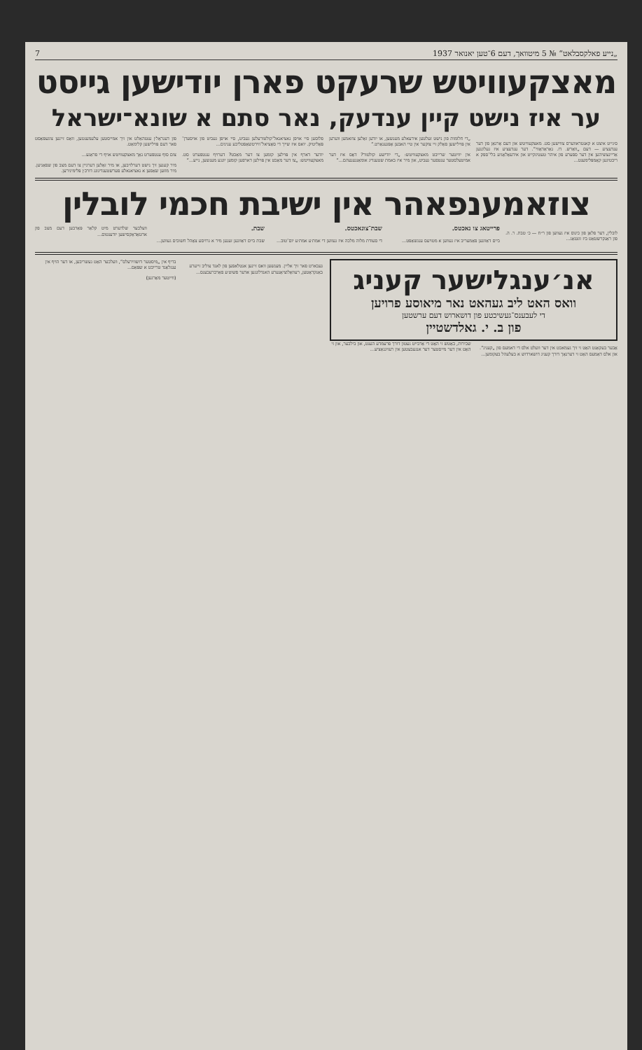„נייע פאלקסבלאט“ № 5 מיטוואך, דעם 6־טען יאנואר 1937 7
מאצקעוויטש שרעקט פארן יודישען גייסט
ער איז נישט קיין ענדעק, נאר סתם א שונא־ישראל
ס׳גייט איצט א קאנטראווערס צווישען סט. מאצקעוויטש און דעם אָרגאַן פון דער ענדעציע — דעם „וואַרש. דז. נאַראַדאָווי“. דער ענדעציע איז געלונגען אַריינצוציהען אין דער ספערע פון איהר טעטיגקייט און אידעאָלאָגיע בלי־ספק א ריכטיגען קאָמפּלימענט...
„די חלומות פון נישט זעלטען אידעאלע מענשען, או יודען זאָלען צוזאמען ווערען אין פּוילישען פאָלק זיי צוקער אין טיי האבען אַפּגענאַרט.“
אין יוויטער שרייבט מאצקעוויטש: „די יודישע קולטור? דאָס איז דער אמיטעלסטער ענטפער געביט, און מיר איז באמת שטענדיג אומאַנגענעהם...“
פלוסען סיי אויפן נאציאנאל־קולטורעלען געביט, סיי אויפן געביט פון אויסערן־פּאָליטיק. יואס איז שייך די סאָציאל־ווירטשאַפטליכע ענינים...
יודער דארף אין פּוילען קומען צו דער מאַכט? דערויף ענטפערט סט. מאצקעוויטש: „צו דער מאַכט אין פּוילען דארפען קומען יונגע מענשען, נייע...“
פון דעגראָל׳ן ענטהאַלט אין זיך אמייסטען עלעמענטען, וואָס זיינען צוגעפּאַסט פאר דעם פּוילישען קלימאַט.
צום סוף ענטפערט נאָך מאצקעוויטש אויף די פראַגע...
מיר קענען זיך נישט דערלויבען, או מיר זאָלען דערגיין צו דעם מצב פון שפאַניען. מיר מוזען שאַפען א נאציאנאלע פערשטענדיגונג דורכ׳ן פּלימינירען.
צוזאמענפאהר אין ישיבת חכמי לובלין
לובלין, דער פלאַן פון כינוס איז געווען פון ר״ח — כ׳ טבת. ר. ה. פון ראַנקרשטאַט ביז זונטאַג...
פרייטאג צו נאכטס.
ביים דאַוונען פאַמעריב איז געווען א מטויעס ענגשאַפט...
שבת־צונאכטס.
די סעודת מלוה מלכה איז געווען די אמת׳ע אמת׳ע יום־טוב...
שבת.
שבת ביים דאַוונען זענען מיר א גרויסע צאָהל חשובים געווען...
וועלכער שלדערט מיט קלאַר פּאַרבען דעם מצב פון ארטאָדאָקסישען יודענטום...
אנ׳ענגלישער קעניג
וואס האט ליב געהאט נאר מיאוסע פרויען
די לעבענס־געשיכטע פון דושארוש דעם ערשטען
פון ב. י. גאלדשטיין
אָבער בעקאַנט האָט זי זיך געמאכט אין דער וועלט אלס די דאמעס פון „קעניג“. און אלס דאַמעס האָט זי דערנאָך דורך קעניג דושארדוש א בעלעהל בעקומען...
שכירות, כאָטש זי האָט די אַרבייט געטון דורך פרעמדע הענט, און בילכער, און זי האָט אין דער מייסטער דער אנגעבעטען אין רעזיגנאַציע...
געבארט פאר זיך אליין. מענשען וואס זיינען אנטלאפען פון לאנד צוליב זייערע באַנקראָטען, רעוואָלוציאָנערע האנדלונגען אדער פשוט׳ע פאַרברעכענס...
בריף אין „מיסטער דושווירעלס“, וועלכער האָט געשריבען, או דער הויף אין ענגלאַנד טרייבט א שפּאַס...
(ווייטער מאָרגען)